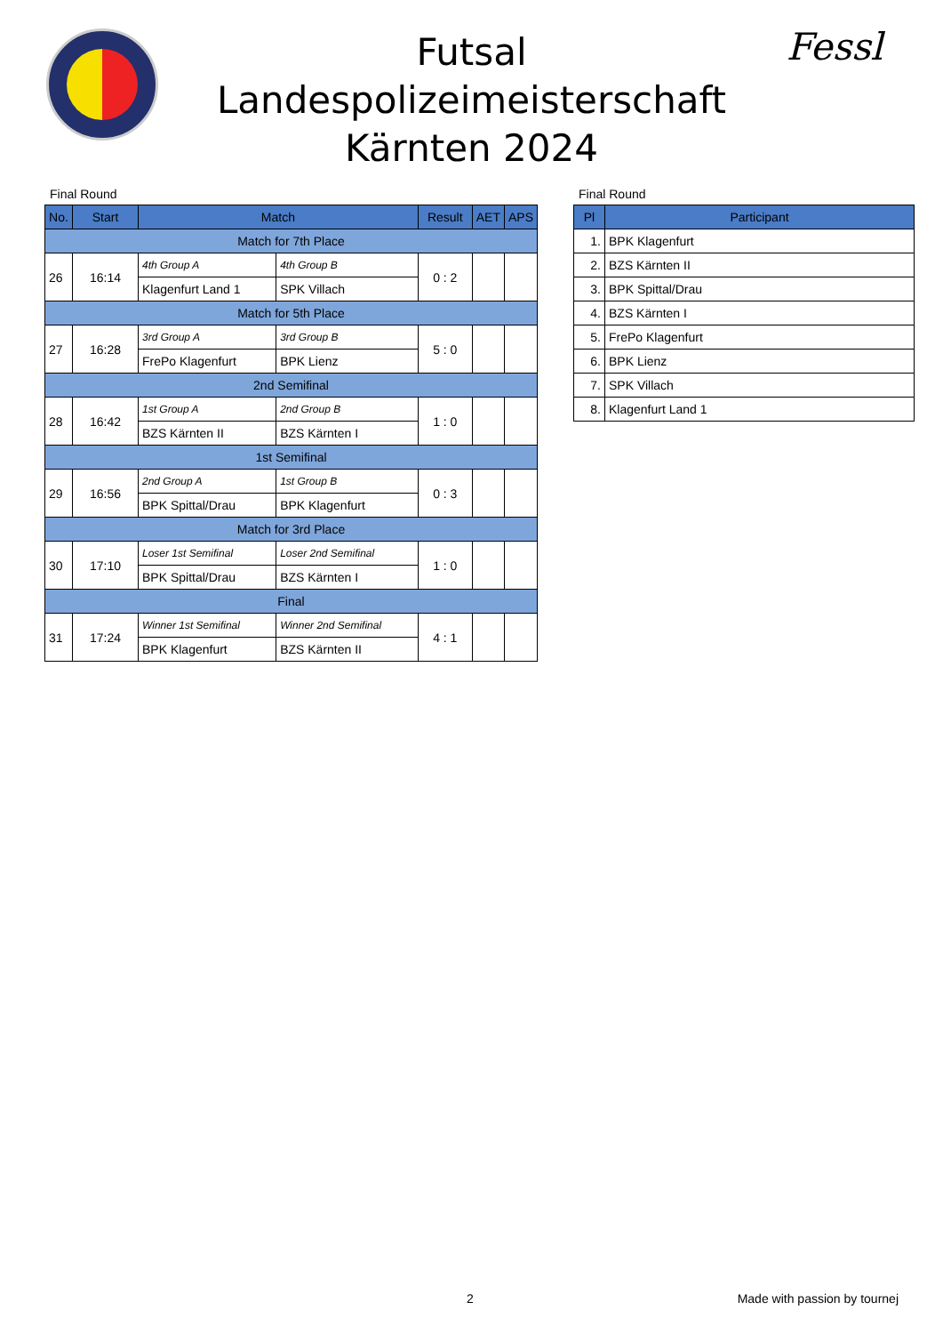Futsal
Landespolizeimeisterschaft
Kärnten 2024
Fessl
Final Round
| No. | Start | Match | | Result | AET | APS |
| --- | --- | --- | --- | --- | --- | --- |
| Match for 7th Place | | | | | | |
| 26 | 16:14 | 4th Group A | 4th Group B | 0 : 2 | | |
| | | Klagenfurt Land 1 | SPK Villach | | | |
| Match for 5th Place | | | | | | |
| 27 | 16:28 | 3rd Group A | 3rd Group B | 5 : 0 | | |
| | | FrePo Klagenfurt | BPK Lienz | | | |
| 2nd Semifinal | | | | | | |
| 28 | 16:42 | 1st Group A | 2nd Group B | 1 : 0 | | |
| | | BZS Kärnten II | BZS Kärnten I | | | |
| 1st Semifinal | | | | | | |
| 29 | 16:56 | 2nd Group A | 1st Group B | 0 : 3 | | |
| | | BPK Spittal/Drau | BPK Klagenfurt | | | |
| Match for 3rd Place | | | | | | |
| 30 | 17:10 | Loser 1st Semifinal | Loser 2nd Semifinal | 1 : 0 | | |
| | | BPK Spittal/Drau | BZS Kärnten I | | | |
| Final | | | | | | |
| 31 | 17:24 | Winner 1st Semifinal | Winner 2nd Semifinal | 4 : 1 | | |
| | | BPK Klagenfurt | BZS Kärnten II | | | |
Final Round
| Pl | Participant |
| --- | --- |
| 1. | BPK Klagenfurt |
| 2. | BZS Kärnten II |
| 3. | BPK Spittal/Drau |
| 4. | BZS Kärnten I |
| 5. | FrePo Klagenfurt |
| 6. | BPK Lienz |
| 7. | SPK Villach |
| 8. | Klagenfurt Land 1 |
2 Made with passion by tournej